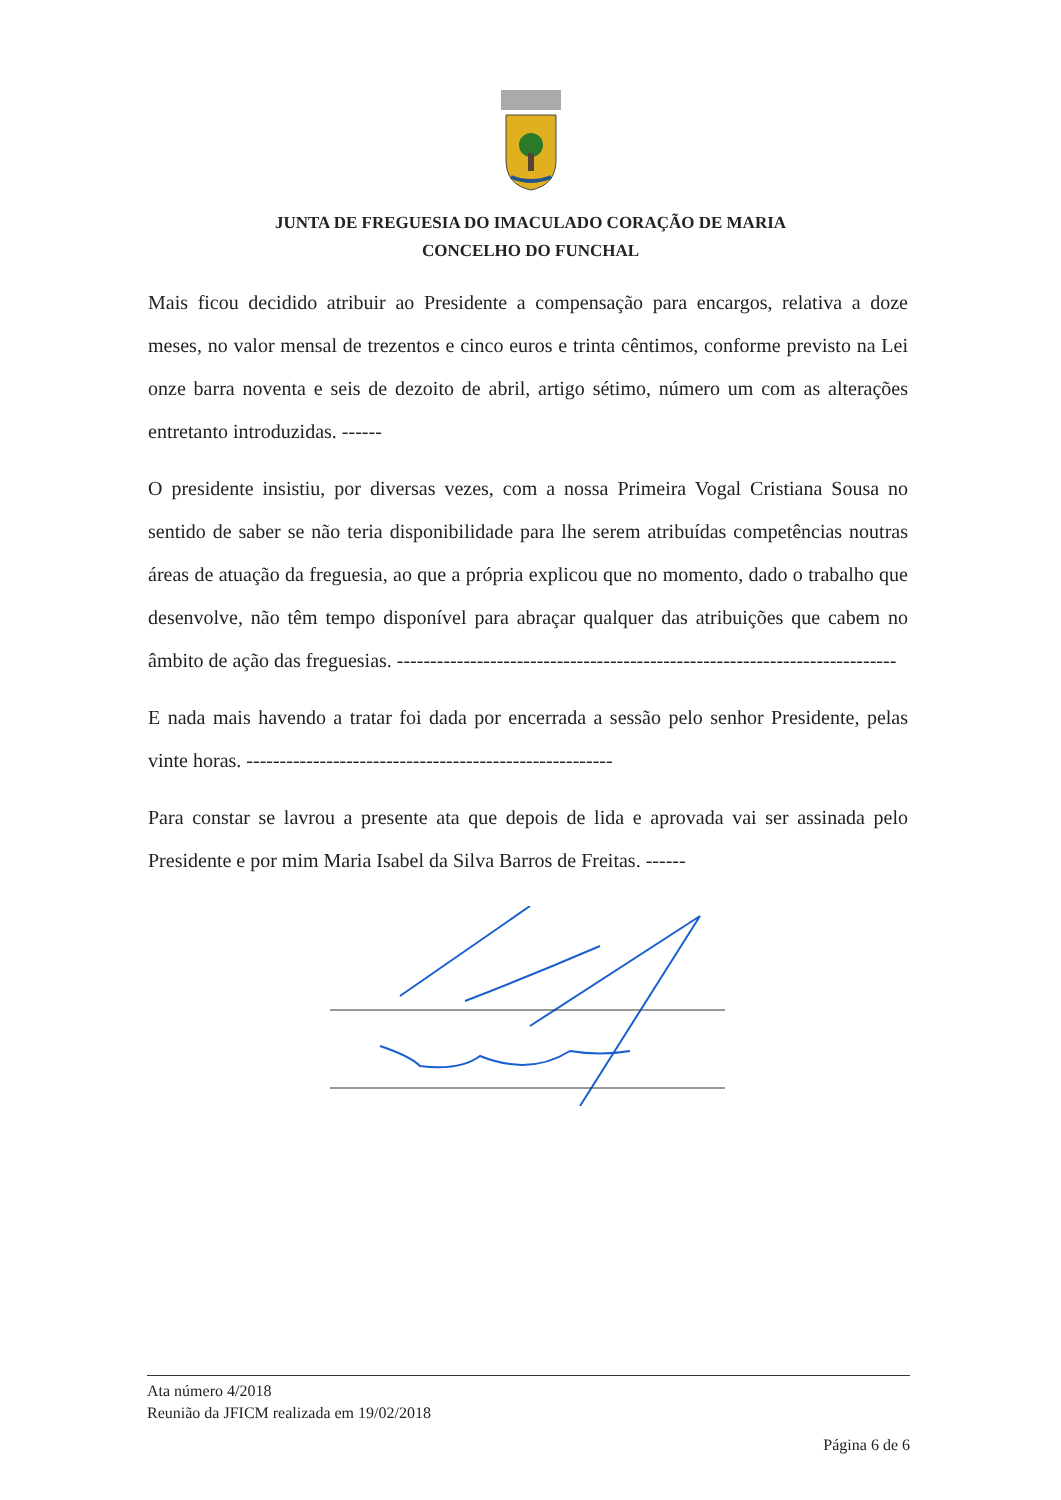JUNTA DE FREGUESIA DO IMACULADO CORAÇÃO DE MARIA
CONCELHO DO FUNCHAL
Mais ficou decidido atribuir ao Presidente a compensação para encargos, relativa a doze meses, no valor mensal de trezentos e cinco euros e trinta cêntimos, conforme previsto na Lei onze barra noventa e seis de dezoito de abril, artigo sétimo, número um com as alterações entretanto introduzidas. ------
O presidente insistiu, por diversas vezes, com a nossa Primeira Vogal Cristiana Sousa no sentido de saber se não teria disponibilidade para lhe serem atribuídas competências noutras áreas de atuação da freguesia, ao que a própria explicou que no momento, dado o trabalho que desenvolve, não têm tempo disponível para abraçar qualquer das atribuições que cabem no âmbito de ação das freguesias. ---------------------------------------------------------------------------
E nada mais havendo a tratar foi dada por encerrada a sessão pelo senhor Presidente, pelas vinte horas. -------------------------------------------------------
Para constar se lavrou a presente ata que depois de lida e aprovada vai ser assinada pelo Presidente e por mim Maria Isabel da Silva Barros de Freitas. ------
Ata número 4/2018
Reunião da JFICM realizada em 19/02/2018
Página 6 de 6